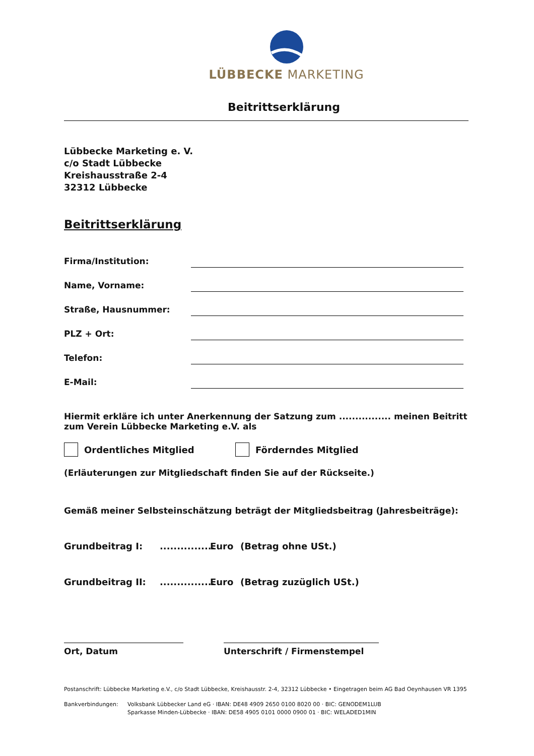LÜBBECKE MARKETING
Beitrittserklärung
Lübbecke Marketing e. V.
c/o Stadt Lübbecke
Kreishausstraße 2-4
32312 Lübbecke
Beitrittserklärung
Firma/Institution:
Name, Vorname:
Straße, Hausnummer:
PLZ + Ort:
Telefon:
E-Mail:
Hiermit erkläre ich unter Anerkennung der Satzung zum ................ meinen Beitritt zum Verein Lübbecke Marketing e.V. als
Ordentliches Mitglied Förderndes Mitglied
(Erläuterungen zur Mitgliedschaft finden Sie auf der Rückseite.)
Gemäß meiner Selbsteinschätzung beträgt der Mitgliedsbeitrag (Jahresbeiträge):
Grundbeitrag I: ................ Euro (Betrag ohne USt.)
Grundbeitrag II: ................ Euro (Betrag zuzüglich USt.)
Ort, Datum Unterschrift / Firmenstempel
Postanschrift: Lübbecke Marketing e.V., c/o Stadt Lübbecke, Kreishausstr. 2-4, 32312 Lübbecke • Eingetragen beim AG Bad Oeynhausen VR 1395
Bankverbindungen: Volksbank Lübbecker Land eG · IBAN: DE48 4909 2650 0100 8020 00 · BIC: GENODEM1LUB
Sparkasse Minden-Lübbecke · IBAN: DE58 4905 0101 0000 0900 01 · BIC: WELADED1MIN